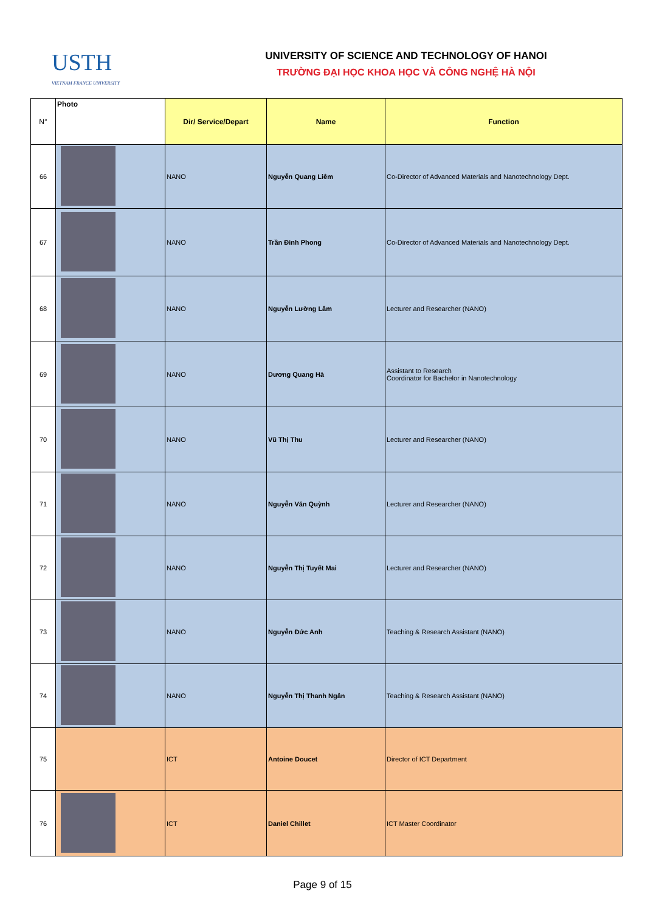USTH
VIETNAM FRANCE UNIVERSITY
UNIVERSITY OF SCIENCE AND TECHNOLOGY OF HANOI
TRƯỜNG ĐẠI HỌC KHOA HỌC VÀ CÔNG NGHỆ HÀ NỘI
| N° | Photo | Dir/ Service/Depart | Name | Function |
| --- | --- | --- | --- | --- |
| 66 | | NANO | Nguyễn Quang Liêm | Co-Director of Advanced Materials and Nanotechnology Dept. |
| 67 | | NANO | Trần Đình Phong | Co-Director of Advanced Materials and Nanotechnology Dept. |
| 68 | | NANO | Nguyễn Lường Lâm | Lecturer and Researcher (NANO) |
| 69 | | NANO | Dương Quang Hà | Assistant to Research Coordinator for Bachelor in Nanotechnology |
| 70 | | NANO | Vũ Thị Thu | Lecturer and Researcher (NANO) |
| 71 | | NANO | Nguyễn Văn Quỳnh | Lecturer and Researcher (NANO) |
| 72 | | NANO | Nguyễn Thị Tuyết Mai | Lecturer and Researcher (NANO) |
| 73 | | NANO | Nguyễn Đức Anh | Teaching & Research Assistant (NANO) |
| 74 | | NANO | Nguyễn Thị Thanh Ngân | Teaching & Research Assistant (NANO) |
| 75 | | ICT | Antoine Doucet | Director of ICT Department |
| 76 | | ICT | Daniel Chillet | ICT Master Coordinator |
Page 9 of 15